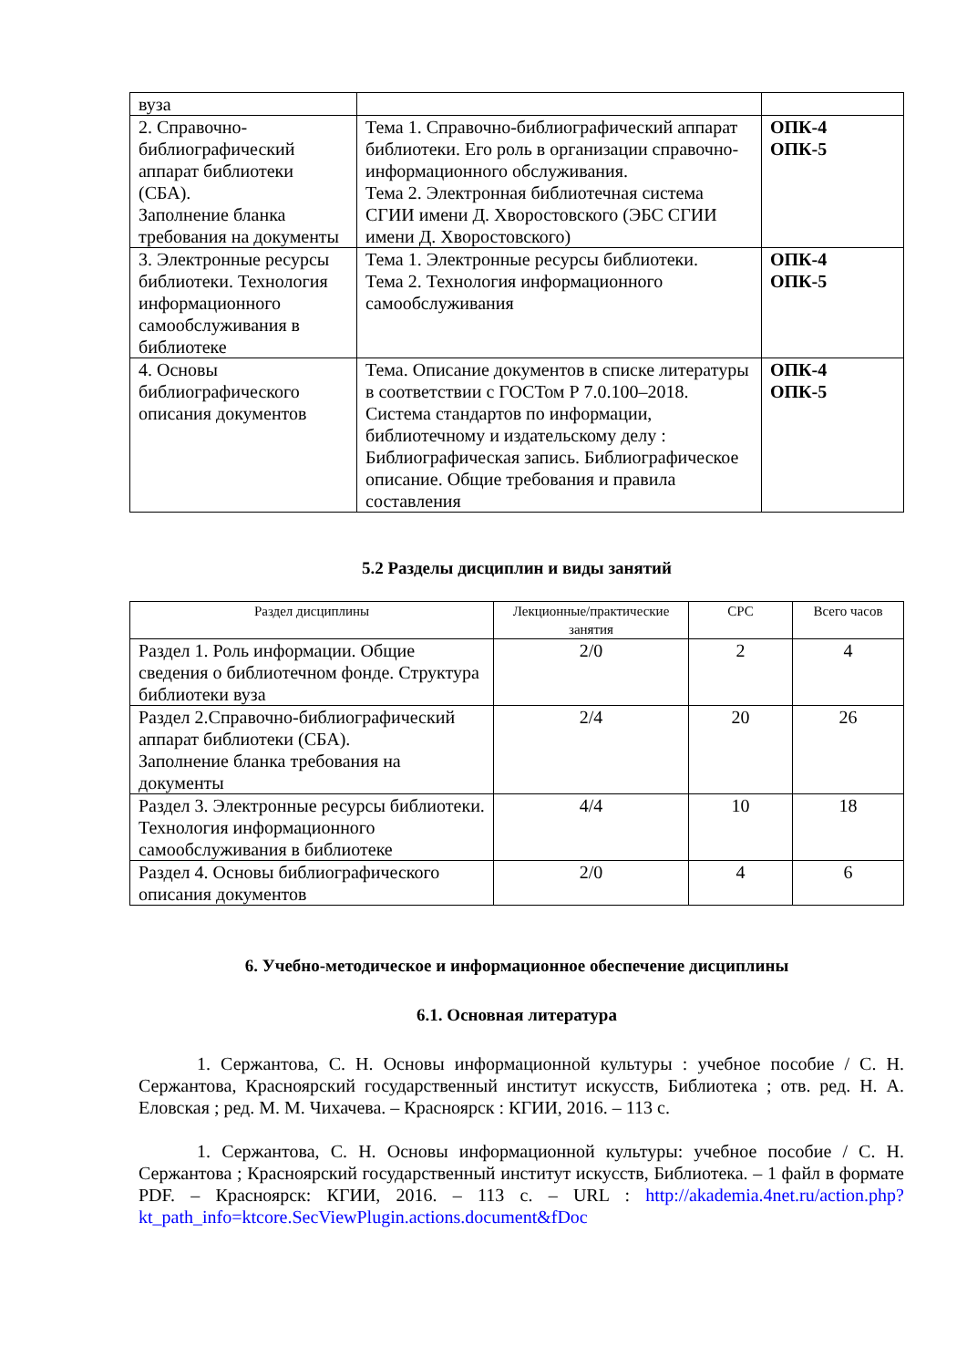| вуза | | |
| 2. Справочно-библиографический аппарат библиотеки (СБА). Заполнение бланка требования на документы | Тема 1. Справочно-библиографический аппарат библиотеки. Его роль в организации справочно-информационного обслуживания. Тема 2. Электронная библиотечная система СГИИ имени Д. Хворостовского (ЭБС СГИИ имени Д. Хворостовского) | ОПК-4 ОПК-5 |
| 3. Электронные ресурсы библиотеки. Технология информационного самообслуживания в библиотеке | Тема 1. Электронные ресурсы библиотеки. Тема 2. Технология информационного самообслуживания | ОПК-4 ОПК-5 |
| 4. Основы библиографического описания документов | Тема. Описание документов в списке литературы в соответствии с ГОСТом Р 7.0.100–2018. Система стандартов по информации, библиотечному и издательскому делу : Библиографическая запись. Библиографическое описание. Общие требования и правила составления | ОПК-4 ОПК-5 |
5.2 Разделы дисциплин и виды занятий
| Раздел дисциплины | Лекционные/практические занятия | СРС | Всего часов |
| --- | --- | --- | --- |
| Раздел 1. Роль информации. Общие сведения о библиотечном фонде. Структура библиотеки вуза | 2/0 | 2 | 4 |
| Раздел 2.Справочно-библиографический аппарат библиотеки (СБА). Заполнение бланка требования на документы | 2/4 | 20 | 26 |
| Раздел 3. Электронные ресурсы библиотеки. Технология информационного самообслуживания в библиотеке | 4/4 | 10 | 18 |
| Раздел 4. Основы библиографического описания документов | 2/0 | 4 | 6 |
6. Учебно-методическое и информационное обеспечение дисциплины
6.1. Основная литература
1. Сержантова, С. Н. Основы информационной культуры : учебное пособие / С. Н. Сержантова, Красноярский государственный институт искусств, Библиотека ; отв. ред. Н. А. Еловская ; ред. М. М. Чихачева. – Красноярск : КГИИ, 2016. – 113 с.
1. Сержантова, С. Н. Основы информационной культуры: учебное пособие / С. Н. Сержантова ; Красноярский государственный институт искусств, Библиотека. – 1 файл в формате PDF. – Красноярск: КГИИ, 2016. – 113 с. – URL : http://akademia.4net.ru/action.php?kt_path_info=ktcore.SecViewPlugin.actions.document&fDoc